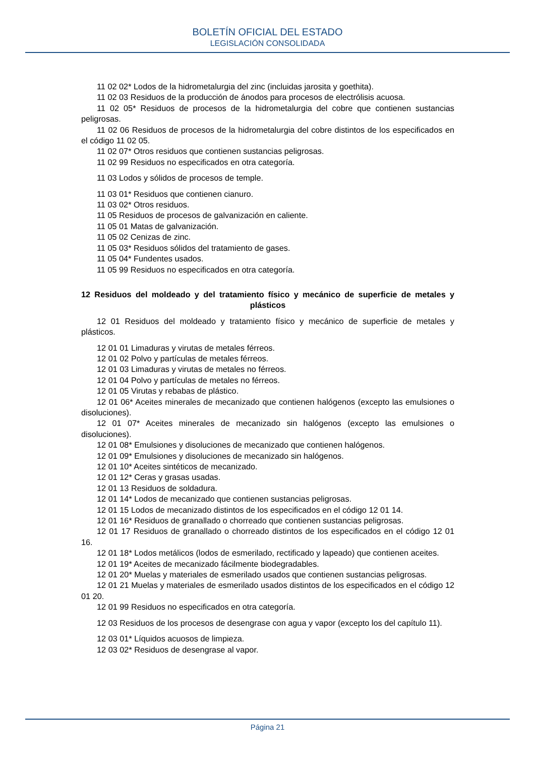BOLETÍN OFICIAL DEL ESTADO
LEGISLACIÓN CONSOLIDADA
11 02 02* Lodos de la hidrometalurgia del zinc (incluidas jarosita y goethita).
11 02 03 Residuos de la producción de ánodos para procesos de electrólisis acuosa.
11 02 05* Residuos de procesos de la hidrometalurgia del cobre que contienen sustancias peligrosas.
11 02 06 Residuos de procesos de la hidrometalurgia del cobre distintos de los especificados en el código 11 02 05.
11 02 07* Otros residuos que contienen sustancias peligrosas.
11 02 99 Residuos no especificados en otra categoría.
11 03 Lodos y sólidos de procesos de temple.
11 03 01* Residuos que contienen cianuro.
11 03 02* Otros residuos.
11 05 Residuos de procesos de galvanización en caliente.
11 05 01 Matas de galvanización.
11 05 02 Cenizas de zinc.
11 05 03* Residuos sólidos del tratamiento de gases.
11 05 04* Fundentes usados.
11 05 99 Residuos no especificados en otra categoría.
12 Residuos del moldeado y del tratamiento físico y mecánico de superficie de metales y plásticos
12 01 Residuos del moldeado y tratamiento físico y mecánico de superficie de metales y plásticos.
12 01 01 Limaduras y virutas de metales férreos.
12 01 02 Polvo y partículas de metales férreos.
12 01 03 Limaduras y virutas de metales no férreos.
12 01 04 Polvo y partículas de metales no férreos.
12 01 05 Virutas y rebabas de plástico.
12 01 06* Aceites minerales de mecanizado que contienen halógenos (excepto las emulsiones o disoluciones).
12 01 07* Aceites minerales de mecanizado sin halógenos (excepto las emulsiones o disoluciones).
12 01 08* Emulsiones y disoluciones de mecanizado que contienen halógenos.
12 01 09* Emulsiones y disoluciones de mecanizado sin halógenos.
12 01 10* Aceites sintéticos de mecanizado.
12 01 12* Ceras y grasas usadas.
12 01 13 Residuos de soldadura.
12 01 14* Lodos de mecanizado que contienen sustancias peligrosas.
12 01 15 Lodos de mecanizado distintos de los especificados en el código 12 01 14.
12 01 16* Residuos de granallado o chorreado que contienen sustancias peligrosas.
12 01 17 Residuos de granallado o chorreado distintos de los especificados en el código 12 01 16.
12 01 18* Lodos metálicos (lodos de esmerilado, rectificado y lapeado) que contienen aceites.
12 01 19* Aceites de mecanizado fácilmente biodegradables.
12 01 20* Muelas y materiales de esmerilado usados que contienen sustancias peligrosas.
12 01 21 Muelas y materiales de esmerilado usados distintos de los especificados en el código 12 01 20.
12 01 99 Residuos no especificados en otra categoría.
12 03 Residuos de los procesos de desengrase con agua y vapor (excepto los del capítulo 11).
12 03 01* Líquidos acuosos de limpieza.
12 03 02* Residuos de desengrase al vapor.
Página 21